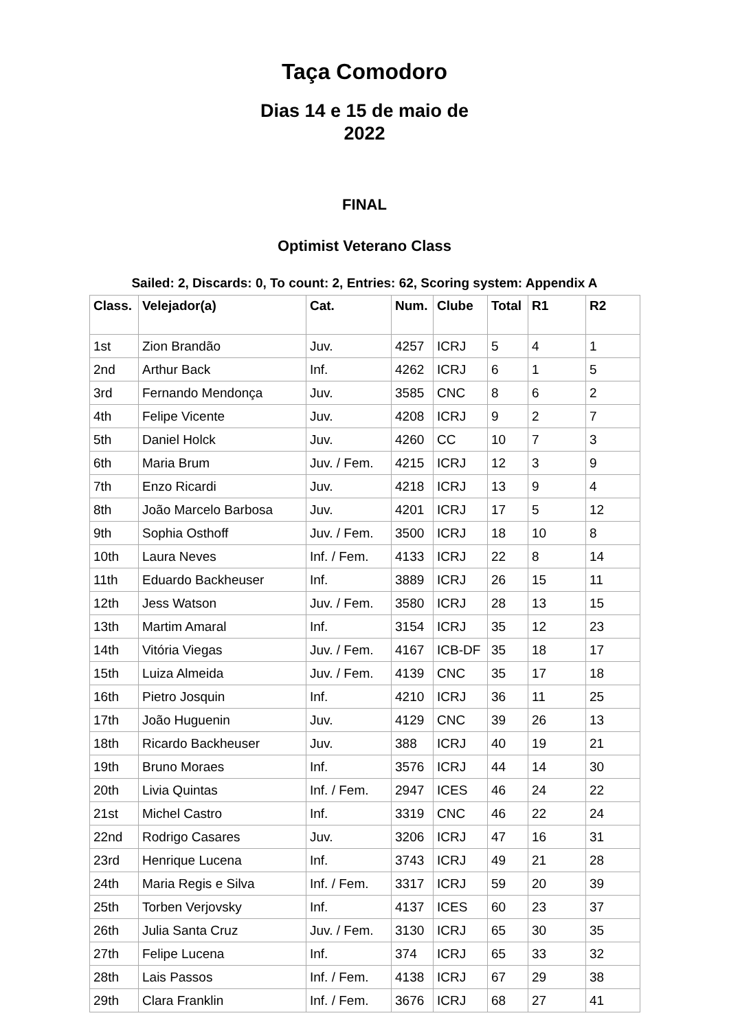Taça Comodoro
Dias 14 e 15 de maio de 2022
FINAL
Optimist Veterano Class
Sailed: 2, Discards: 0, To count: 2, Entries: 62, Scoring system: Appendix A
| Class. | Velejador(a) | Cat. | Num. | Clube | Total | R1 | R2 |
| --- | --- | --- | --- | --- | --- | --- | --- |
| 1st | Zion Brandão | Juv. | 4257 | ICRJ | 5 | 4 | 1 |
| 2nd | Arthur Back | Inf. | 4262 | ICRJ | 6 | 1 | 5 |
| 3rd | Fernando Mendonça | Juv. | 3585 | CNC | 8 | 6 | 2 |
| 4th | Felipe Vicente | Juv. | 4208 | ICRJ | 9 | 2 | 7 |
| 5th | Daniel Holck | Juv. | 4260 | CC | 10 | 7 | 3 |
| 6th | Maria Brum | Juv. / Fem. | 4215 | ICRJ | 12 | 3 | 9 |
| 7th | Enzo Ricardi | Juv. | 4218 | ICRJ | 13 | 9 | 4 |
| 8th | João Marcelo Barbosa | Juv. | 4201 | ICRJ | 17 | 5 | 12 |
| 9th | Sophia Osthoff | Juv. / Fem. | 3500 | ICRJ | 18 | 10 | 8 |
| 10th | Laura Neves | Inf. / Fem. | 4133 | ICRJ | 22 | 8 | 14 |
| 11th | Eduardo Backheuser | Inf. | 3889 | ICRJ | 26 | 15 | 11 |
| 12th | Jess Watson | Juv. / Fem. | 3580 | ICRJ | 28 | 13 | 15 |
| 13th | Martim Amaral | Inf. | 3154 | ICRJ | 35 | 12 | 23 |
| 14th | Vitória Viegas | Juv. / Fem. | 4167 | ICB-DF | 35 | 18 | 17 |
| 15th | Luiza Almeida | Juv. / Fem. | 4139 | CNC | 35 | 17 | 18 |
| 16th | Pietro Josquin | Inf. | 4210 | ICRJ | 36 | 11 | 25 |
| 17th | João Huguenin | Juv. | 4129 | CNC | 39 | 26 | 13 |
| 18th | Ricardo Backheuser | Juv. | 388 | ICRJ | 40 | 19 | 21 |
| 19th | Bruno Moraes | Inf. | 3576 | ICRJ | 44 | 14 | 30 |
| 20th | Livia Quintas | Inf. / Fem. | 2947 | ICES | 46 | 24 | 22 |
| 21st | Michel Castro | Inf. | 3319 | CNC | 46 | 22 | 24 |
| 22nd | Rodrigo Casares | Juv. | 3206 | ICRJ | 47 | 16 | 31 |
| 23rd | Henrique Lucena | Inf. | 3743 | ICRJ | 49 | 21 | 28 |
| 24th | Maria Regis e Silva | Inf. / Fem. | 3317 | ICRJ | 59 | 20 | 39 |
| 25th | Torben Verjovsky | Inf. | 4137 | ICES | 60 | 23 | 37 |
| 26th | Julia Santa Cruz | Juv. / Fem. | 3130 | ICRJ | 65 | 30 | 35 |
| 27th | Felipe Lucena | Inf. | 374 | ICRJ | 65 | 33 | 32 |
| 28th | Lais Passos | Inf. / Fem. | 4138 | ICRJ | 67 | 29 | 38 |
| 29th | Clara Franklin | Inf. / Fem. | 3676 | ICRJ | 68 | 27 | 41 |